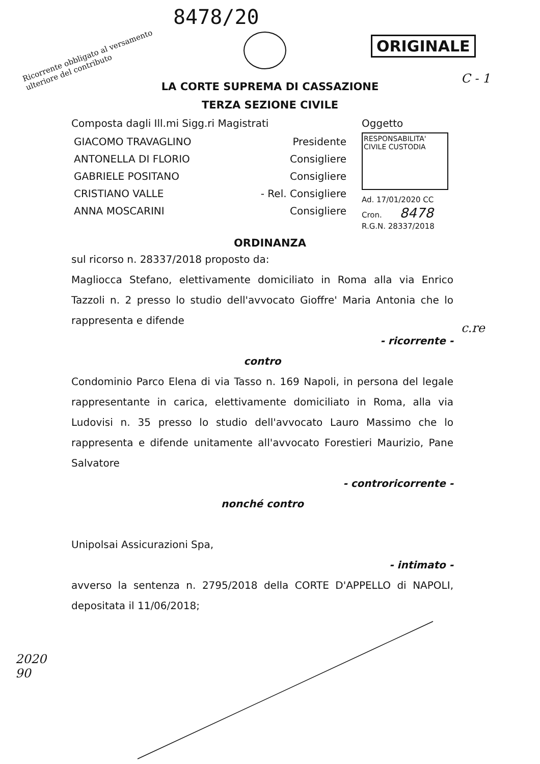8478/20
Ricorrente obbligato al versamento
ulteriore del contributo
ORIGINALE
C - 1
LA CORTE SUPREMA DI CASSAZIONE
TERZA SEZIONE CIVILE
Composta dagli Ill.mi Sigg.ri Magistrati
GIACOMO TRAVAGLINO Presidente
ANTONELLA DI FLORIO Consigliere
GABRIELE POSITANO Consigliere
CRISTIANO VALLE - Rel. Consigliere
ANNA MOSCARINI Consigliere
Oggetto
RESPONSABILITA'
CIVILE CUSTODIA
Ad. 17/01/2020 CC
Cron. 8478
R.G.N. 28337/2018
ORDINANZA
sul ricorso n. 28337/2018 proposto da:
Magliocca Stefano, elettivamente domiciliato in Roma alla via Enrico Tazzoli n. 2 presso lo studio dell'avvocato Gioffre' Maria Antonia che lo rappresenta e difende
- ricorrente -
contro
Condominio Parco Elena di via Tasso n. 169 Napoli, in persona del legale rappresentante in carica, elettivamente domiciliato in Roma, alla via Ludovisi n. 35 presso lo studio dell'avvocato Lauro Massimo che lo rappresenta e difende unitamente all'avvocato Forestieri Maurizio, Pane Salvatore
- controricorrente -
nonché contro
Unipolsai Assicurazioni Spa,
- intimato -
avverso la sentenza n. 2795/2018 della CORTE D'APPELLO di NAPOLI, depositata il 11/06/2018;
c.re
2020
90